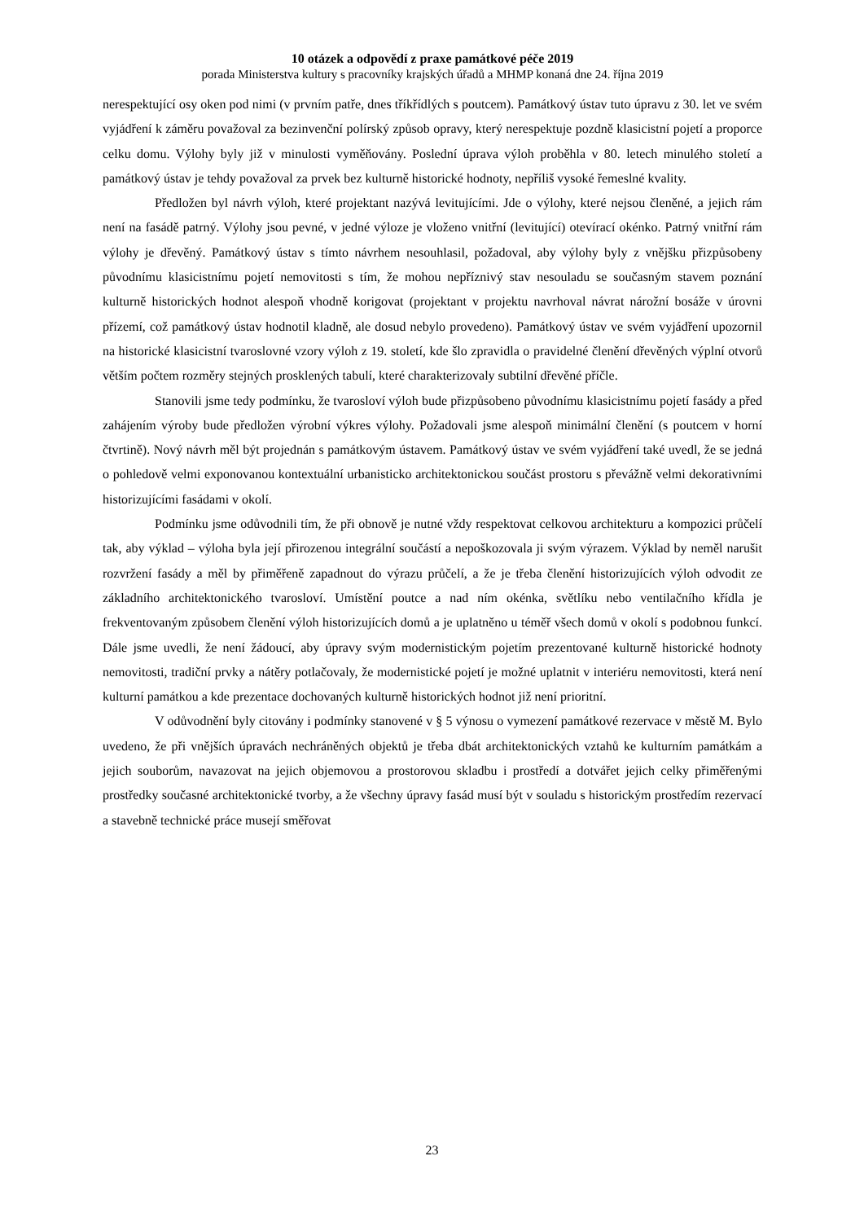10 otázek a odpovědí z praxe památkové péče 2019
porada Ministerstva kultury s pracovníky krajských úřadů a MHMP konaná dne 24. října 2019
nerespektující osy oken pod nimi (v prvním patře, dnes tříkřídlých s poutcem). Památkový ústav tuto úpravu z 30. let ve svém vyjádření k záměru považoval za bezinvenční polírský způsob opravy, který nerespektuje pozdně klasicistní pojetí a proporce celku domu. Výlohy byly již v minulosti vyměňovány. Poslední úprava výloh proběhla v 80. letech minulého století a památkový ústav je tehdy považoval za prvek bez kulturně historické hodnoty, nepříliš vysoké řemeslné kvality.
Předložen byl návrh výloh, které projektant nazývá levitujícími. Jde o výlohy, které nejsou členěné, a jejich rám není na fasádě patrný. Výlohy jsou pevné, v jedné výloze je vloženo vnitřní (levitující) otevírací okénko. Patrný vnitřní rám výlohy je dřevěný. Památkový ústav s tímto návrhem nesouhlasil, požadoval, aby výlohy byly z vnějšku přizpůsobeny původnímu klasicistnímu pojetí nemovitosti s tím, že mohou nepříznivý stav nesouladu se současným stavem poznání kulturně historických hodnot alespoň vhodně korigovat (projektant v projektu navrhoval návrat nárožní bosáže v úrovni přízemí, což památkový ústav hodnotil kladně, ale dosud nebylo provedeno). Památkový ústav ve svém vyjádření upozornil na historické klasicistní tvaroslovné vzory výloh z 19. století, kde šlo zpravidla o pravidelné členění dřevěných výplní otvorů větším počtem rozměry stejných prosklených tabulí, které charakterizovaly subtilní dřevěné příčle.
Stanovili jsme tedy podmínku, že tvarosloví výloh bude přizpůsobeno původnímu klasicistnímu pojetí fasády a před zahájením výroby bude předložen výrobní výkres výlohy. Požadovali jsme alespoň minimální členění (s poutcem v horní čtvrtině). Nový návrh měl být projednán s památkovým ústavem. Památkový ústav ve svém vyjádření také uvedl, že se jedná o pohledově velmi exponovanou kontextuální urbanisticko architektonickou součást prostoru s převážně velmi dekorativními historizujícími fasádami v okolí.
Podmínku jsme odůvodnili tím, že při obnově je nutné vždy respektovat celkovou architekturu a kompozici průčelí tak, aby výklad – výloha byla její přirozenou integrální součástí a nepoškozovala ji svým výrazem. Výklad by neměl narušit rozvržení fasády a měl by přiměřeně zapadnout do výrazu průčelí, a že je třeba členění historizujících výloh odvodit ze základního architektonického tvarosloví. Umístění poutce a nad ním okénka, světlíku nebo ventilačního křídla je frekventovaným způsobem členění výloh historizujících domů a je uplatněno u téměř všech domů v okolí s podobnou funkcí. Dále jsme uvedli, že není žádoucí, aby úpravy svým modernistickým pojetím prezentované kulturně historické hodnoty nemovitosti, tradiční prvky a nátěry potlačovaly, že modernistické pojetí je možné uplatnit v interiéru nemovitosti, která není kulturní památkou a kde prezentace dochovaných kulturně historických hodnot již není prioritní.
V odůvodnění byly citovány i podmínky stanovené v § 5 výnosu o vymezení památkové rezervace v městě M. Bylo uvedeno, že při vnějších úpravách nechráněných objektů je třeba dbát architektonických vztahů ke kulturním památkám a jejich souborům, navazovat na jejich objemovou a prostorovou skladbu i prostředí a dotvářet jejich celky přiměřenými prostředky současné architektonické tvorby, a že všechny úpravy fasád musí být v souladu s historickým prostředím rezervací a stavebně technické práce musejí směřovat
23